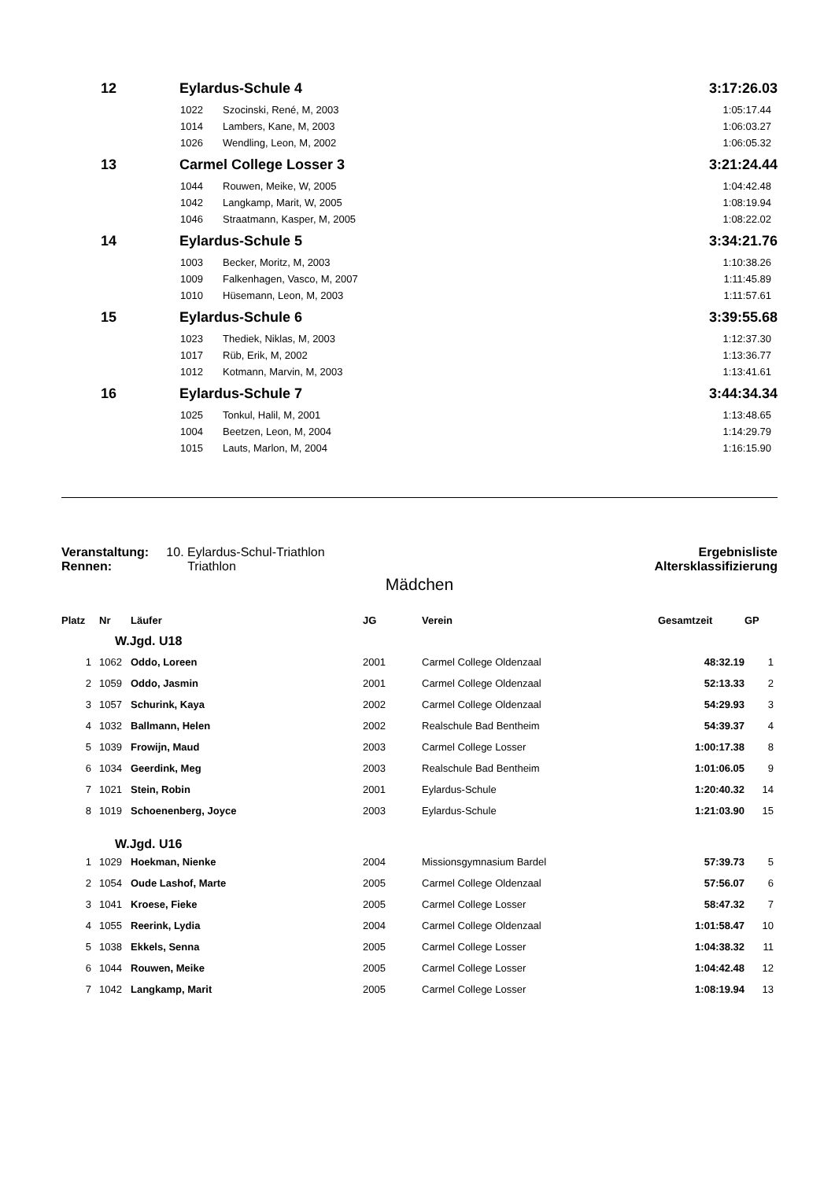| 12 | Eylardus-Schule 4 | | 3:17:26.03 |
| | 1022 | Szocinski, René, M, 2003 | 1:05:17.44 |
| | 1014 | Lambers, Kane, M, 2003 | 1:06:03.27 |
| | 1026 | Wendling, Leon, M, 2002 | 1:06:05.32 |
| 13 | Carmel College Losser 3 | | 3:21:24.44 |
| | 1044 | Rouwen, Meike, W, 2005 | 1:04:42.48 |
| | 1042 | Langkamp, Marit, W, 2005 | 1:08:19.94 |
| | 1046 | Straatmann, Kasper, M, 2005 | 1:08:22.02 |
| 14 | Eylardus-Schule 5 | | 3:34:21.76 |
| | 1003 | Becker, Moritz, M, 2003 | 1:10:38.26 |
| | 1009 | Falkenhagen, Vasco, M, 2007 | 1:11:45.89 |
| | 1010 | Hüsemann, Leon, M, 2003 | 1:11:57.61 |
| 15 | Eylardus-Schule 6 | | 3:39:55.68 |
| | 1023 | Thediek, Niklas, M, 2003 | 1:12:37.30 |
| | 1017 | Rüb, Erik, M, 2002 | 1:13:36.77 |
| | 1012 | Kotmann, Marvin, M, 2003 | 1:13:41.61 |
| 16 | Eylardus-Schule 7 | | 3:44:34.34 |
| | 1025 | Tonkul, Halil, M, 2001 | 1:13:48.65 |
| | 1004 | Beetzen, Leon, M, 2004 | 1:14:29.79 |
| | 1015 | Lauts, Marlon, M, 2004 | 1:16:15.90 |
Veranstaltung: 10. Eylardus-Schul-Triathlon
Rennen: Triathlon
Ergebnisliste
Altersklassifizierung
Mädchen
| Platz | Nr | Läufer | JG | Verein | Gesamtzeit | GP |
| --- | --- | --- | --- | --- | --- | --- |
| | W.Jgd. U18 | | | | | |
| 1 | 1062 | Oddo, Loreen | 2001 | Carmel College Oldenzaal | 48:32.19 | 1 |
| 2 | 1059 | Oddo, Jasmin | 2001 | Carmel College Oldenzaal | 52:13.33 | 2 |
| 3 | 1057 | Schurink, Kaya | 2002 | Carmel College Oldenzaal | 54:29.93 | 3 |
| 4 | 1032 | Ballmann, Helen | 2002 | Realschule Bad Bentheim | 54:39.37 | 4 |
| 5 | 1039 | Frowijn, Maud | 2003 | Carmel College Losser | 1:00:17.38 | 8 |
| 6 | 1034 | Geerdink, Meg | 2003 | Realschule Bad Bentheim | 1:01:06.05 | 9 |
| 7 | 1021 | Stein, Robin | 2001 | Eylardus-Schule | 1:20:40.32 | 14 |
| 8 | 1019 | Schoenenberg, Joyce | 2003 | Eylardus-Schule | 1:21:03.90 | 15 |
| | W.Jgd. U16 | | | | | |
| 1 | 1029 | Hoekman, Nienke | 2004 | Missionsgymnasium Bardel | 57:39.73 | 5 |
| 2 | 1054 | Oude Lashof, Marte | 2005 | Carmel College Oldenzaal | 57:56.07 | 6 |
| 3 | 1041 | Kroese, Fieke | 2005 | Carmel College Losser | 58:47.32 | 7 |
| 4 | 1055 | Reerink, Lydia | 2004 | Carmel College Oldenzaal | 1:01:58.47 | 10 |
| 5 | 1038 | Ekkels, Senna | 2005 | Carmel College Losser | 1:04:38.32 | 11 |
| 6 | 1044 | Rouwen, Meike | 2005 | Carmel College Losser | 1:04:42.48 | 12 |
| 7 | 1042 | Langkamp, Marit | 2005 | Carmel College Losser | 1:08:19.94 | 13 |